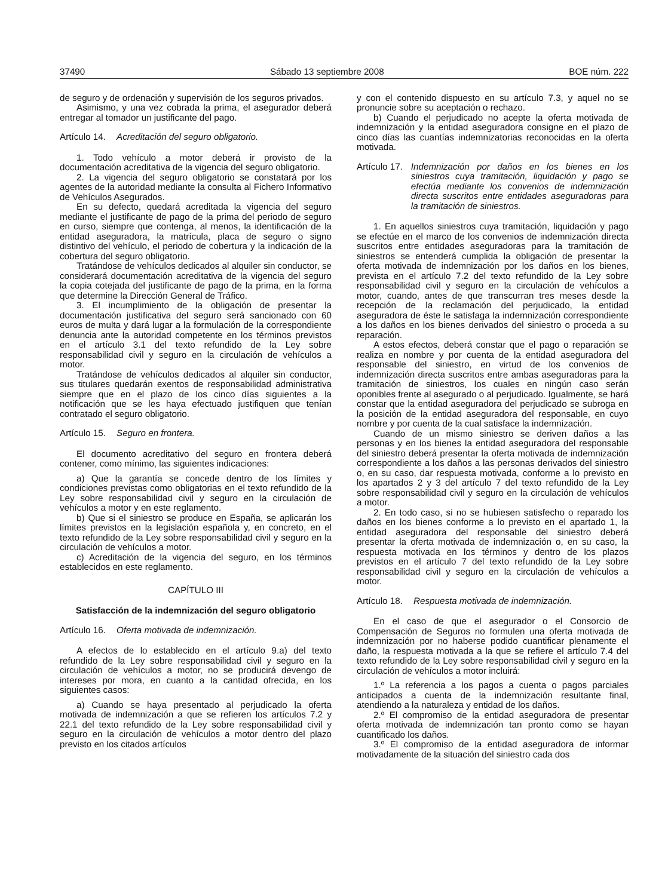37490 Sábado 13 septiembre 2008 BOE núm. 222
de seguro y de ordenación y supervisión de los seguros privados.
Asimismo, y una vez cobrada la prima, el asegurador deberá entregar al tomador un justificante del pago.
Artículo 14. Acreditación del seguro obligatorio.
1. Todo vehículo a motor deberá ir provisto de la documentación acreditativa de la vigencia del seguro obligatorio.
2. La vigencia del seguro obligatorio se constatará por los agentes de la autoridad mediante la consulta al Fichero Informativo de Vehículos Asegurados.
En su defecto, quedará acreditada la vigencia del seguro mediante el justificante de pago de la prima del periodo de seguro en curso, siempre que contenga, al menos, la identificación de la entidad aseguradora, la matrícula, placa de seguro o signo distintivo del vehículo, el periodo de cobertura y la indicación de la cobertura del seguro obligatorio.
Tratándose de vehículos dedicados al alquiler sin conductor, se considerará documentación acreditativa de la vigencia del seguro la copia cotejada del justificante de pago de la prima, en la forma que determine la Dirección General de Tráfico.
3. El incumplimiento de la obligación de presentar la documentación justificativa del seguro será sancionado con 60 euros de multa y dará lugar a la formulación de la correspondiente denuncia ante la autoridad competente en los términos previstos en el artículo 3.1 del texto refundido de la Ley sobre responsabilidad civil y seguro en la circulación de vehículos a motor.
Tratándose de vehículos dedicados al alquiler sin conductor, sus titulares quedarán exentos de responsabilidad administrativa siempre que en el plazo de los cinco días siguientes a la notificación que se les haya efectuado justifiquen que tenían contratado el seguro obligatorio.
Artículo 15. Seguro en frontera.
El documento acreditativo del seguro en frontera deberá contener, como mínimo, las siguientes indicaciones:
a) Que la garantía se concede dentro de los límites y condiciones previstas como obligatorias en el texto refundido de la Ley sobre responsabilidad civil y seguro en la circulación de vehículos a motor y en este reglamento.
b) Que si el siniestro se produce en España, se aplicarán los límites previstos en la legislación española y, en concreto, en el texto refundido de la Ley sobre responsabilidad civil y seguro en la circulación de vehículos a motor.
c) Acreditación de la vigencia del seguro, en los términos establecidos en este reglamento.
CAPÍTULO III
Satisfacción de la indemnización del seguro obligatorio
Artículo 16. Oferta motivada de indemnización.
A efectos de lo establecido en el artículo 9.a) del texto refundido de la Ley sobre responsabilidad civil y seguro en la circulación de vehículos a motor, no se producirá devengo de intereses por mora, en cuanto a la cantidad ofrecida, en los siguientes casos:
a) Cuando se haya presentado al perjudicado la oferta motivada de indemnización a que se refieren los artículos 7.2 y 22.1 del texto refundido de la Ley sobre responsabilidad civil y seguro en la circulación de vehículos a motor dentro del plazo previsto en los citados artículos
y con el contenido dispuesto en su artículo 7.3, y aquel no se pronuncie sobre su aceptación o rechazo.
b) Cuando el perjudicado no acepte la oferta motivada de indemnización y la entidad aseguradora consigne en el plazo de cinco días las cuantías indemnizatorias reconocidas en la oferta motivada.
Artículo 17. Indemnización por daños en los bienes en los siniestros cuya tramitación, liquidación y pago se efectúa mediante los convenios de indemnización directa suscritos entre entidades aseguradoras para la tramitación de siniestros.
1. En aquellos siniestros cuya tramitación, liquidación y pago se efectúe en el marco de los convenios de indemnización directa suscritos entre entidades aseguradoras para la tramitación de siniestros se entenderá cumplida la obligación de presentar la oferta motivada de indemnización por los daños en los bienes, prevista en el artículo 7.2 del texto refundido de la Ley sobre responsabilidad civil y seguro en la circulación de vehículos a motor, cuando, antes de que transcurran tres meses desde la recepción de la reclamación del perjudicado, la entidad aseguradora de éste le satisfaga la indemnización correspondiente a los daños en los bienes derivados del siniestro o proceda a su reparación.
A estos efectos, deberá constar que el pago o reparación se realiza en nombre y por cuenta de la entidad aseguradora del responsable del siniestro, en virtud de los convenios de indemnización directa suscritos entre ambas aseguradoras para la tramitación de siniestros, los cuales en ningún caso serán oponibles frente al asegurado o al perjudicado. Igualmente, se hará constar que la entidad aseguradora del perjudicado se subroga en la posición de la entidad aseguradora del responsable, en cuyo nombre y por cuenta de la cual satisface la indemnización.
Cuando de un mismo siniestro se deriven daños a las personas y en los bienes la entidad aseguradora del responsable del siniestro deberá presentar la oferta motivada de indemnización correspondiente a los daños a las personas derivados del siniestro o, en su caso, dar respuesta motivada, conforme a lo previsto en los apartados 2 y 3 del artículo 7 del texto refundido de la Ley sobre responsabilidad civil y seguro en la circulación de vehículos a motor.
2. En todo caso, si no se hubiesen satisfecho o reparado los daños en los bienes conforme a lo previsto en el apartado 1, la entidad aseguradora del responsable del siniestro deberá presentar la oferta motivada de indemnización o, en su caso, la respuesta motivada en los términos y dentro de los plazos previstos en el artículo 7 del texto refundido de la Ley sobre responsabilidad civil y seguro en la circulación de vehículos a motor.
Artículo 18. Respuesta motivada de indemnización.
En el caso de que el asegurador o el Consorcio de Compensación de Seguros no formulen una oferta motivada de indemnización por no haberse podido cuantificar plenamente el daño, la respuesta motivada a la que se refiere el artículo 7.4 del texto refundido de la Ley sobre responsabilidad civil y seguro en la circulación de vehículos a motor incluirá:
1.º La referencia a los pagos a cuenta o pagos parciales anticipados a cuenta de la indemnización resultante final, atendiendo a la naturaleza y entidad de los daños.
2.º El compromiso de la entidad aseguradora de presentar oferta motivada de indemnización tan pronto como se hayan cuantificado los daños.
3.º El compromiso de la entidad aseguradora de informar motivadamente de la situación del siniestro cada dos